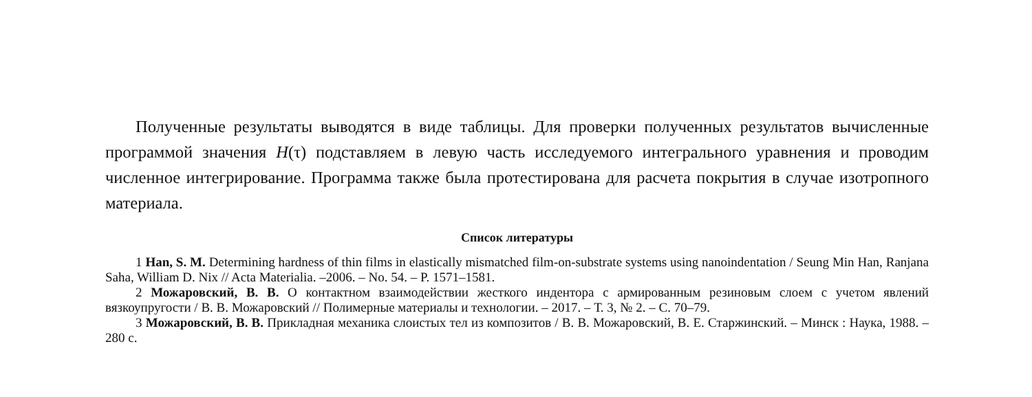Полученные результаты выводятся в виде таблицы. Для проверки полученных результатов вычисленные программой значения H(τ) подставляем в левую часть исследуемого интегрального уравнения и проводим численное интегрирование. Программа также была протестирована для расчета покрытия в случае изотропного материала.
Список литературы
1 Han, S. M. Determining hardness of thin films in elastically mismatched film-on-substrate systems using nanoindentation / Seung Min Han, Ranjana Saha, William D. Nix // Acta Materialia. –2006. – No. 54. – P. 1571–1581.
2 Можаровский, В. В. О контактном взаимодействии жесткого индентора с армированным резиновым слоем с учетом явлений вязкоупругости / В. В. Можаровский // Полимерные материалы и технологии. – 2017. – Т. 3, № 2. – С. 70–79.
3 Можаровский, В. В. Прикладная механика слоистых тел из композитов / В. В. Можаровский, В. Е. Старжинский. – Минск : Наука, 1988. – 280 с.